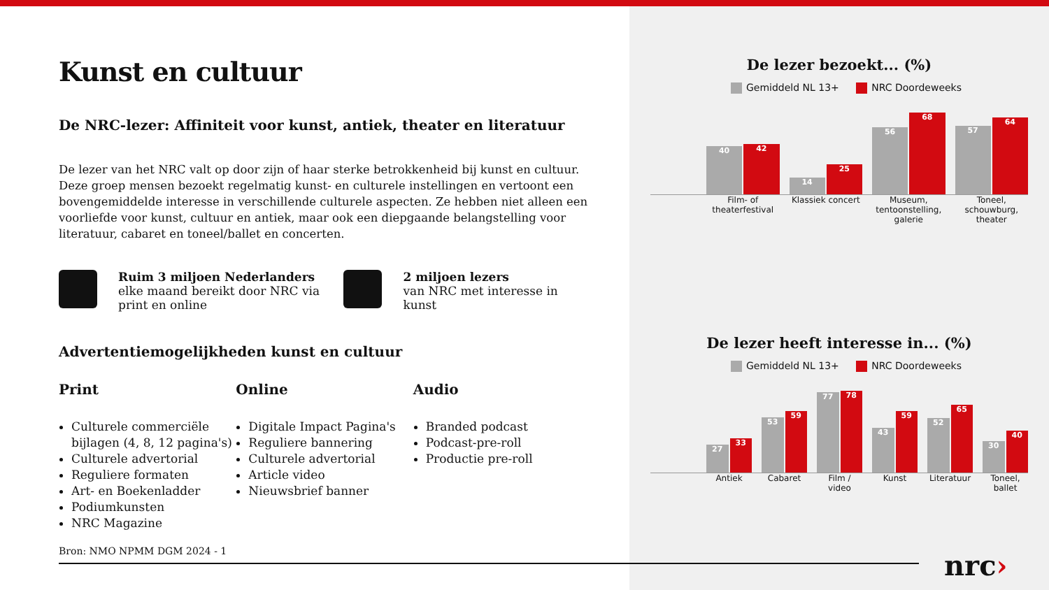Kunst en cultuur
De NRC-lezer: Affiniteit voor kunst, antiek, theater en literatuur
De lezer van het NRC valt op door zijn of haar sterke betrokkenheid bij kunst en cultuur. Deze groep mensen bezoekt regelmatig kunst- en culturele instellingen en vertoont een bovengemiddelde interesse in verschillende culturele aspecten. Ze hebben niet alleen een voorliefde voor kunst, cultuur en antiek, maar ook een diepgaande belangstelling voor literatuur, cabaret en toneel/ballet en concerten.
Ruim 3 miljoen Nederlanders
elke maand bereikt door NRC via print en online
2 miljoen lezers
van NRC met interesse in kunst
Advertentiemogelijkheden kunst en cultuur
Print
Culturele commerciële bijlagen (4, 8, 12 pagina's)
Culturele advertorial
Reguliere formaten
Art- en Boekenladder
Podiumkunsten
NRC Magazine
Online
Digitale Impact Pagina's
Reguliere bannering
Culturele advertorial
Article video
Nieuwsbrief banner
Audio
Branded podcast
Podcast-pre-roll
Productie pre-roll
Bron: NMO NPMM DGM 2024 - 1
nrc›
De lezer bezoekt... (%)
Gemiddeld NL 13+ NRC Doordeweeks
40
42
14
25
56
68
57
64
Film- of theaterfestival Klassiek concert Museum, tentoonstelling, galerie Toneel, schouwburg, theater
De lezer heeft interesse in... (%)
Gemiddeld NL 13+ NRC Doordeweeks
27
33
53
59
77
78
43
59
52
65
30
40
Antiek Cabaret Film / video Kunst Literatuur Toneel, ballet